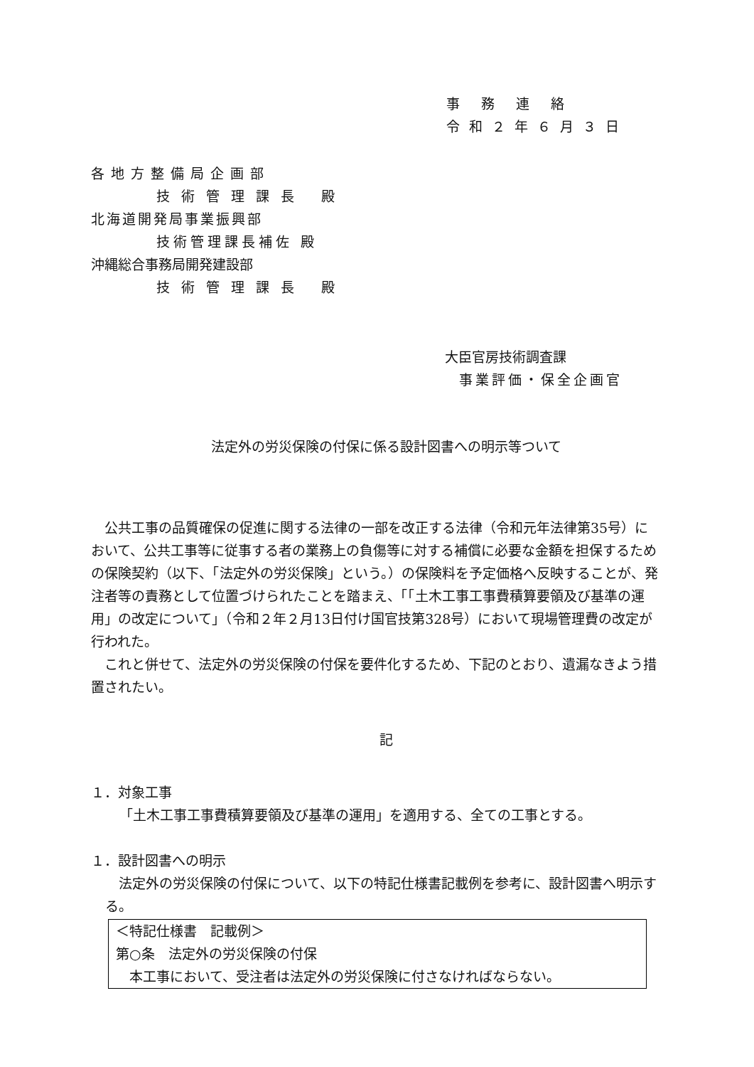事務連絡
令和２年６月３日
各地方整備局企画部
技術管理課長 殿
北海道開発局事業振興部
技術管理課長補佐 殿
沖縄総合事務局開発建設部
技術管理課長 殿
大臣官房技術調査課
事業評価・保全企画官
法定外の労災保険の付保に係る設計図書への明示等ついて
　公共工事の品質確保の促進に関する法律の一部を改正する法律（令和元年法律第35号）において、公共工事等に従事する者の業務上の負傷等に対する補償に必要な金額を担保するための保険契約（以下、「法定外の労災保険」という。）の保険料を予定価格へ反映することが、発注者等の責務として位置づけられたことを踏まえ、「「土木工事工事費積算要領及び基準の運用」の改定について」（令和２年２月13日付け国官技第328号）において現場管理費の改定が行われた。
　これと併せて、法定外の労災保険の付保を要件化するため、下記のとおり、遺漏なきよう措置されたい。
記
１．対象工事
「土木工事工事費積算要領及び基準の運用」を適用する、全ての工事とする。
１．設計図書への明示
　法定外の労災保険の付保について、以下の特記仕様書記載例を参考に、設計図書へ明示する。
＜特記仕様書　記載例＞
第○条　法定外の労災保険の付保
　本工事において、受注者は法定外の労災保険に付さなければならない。